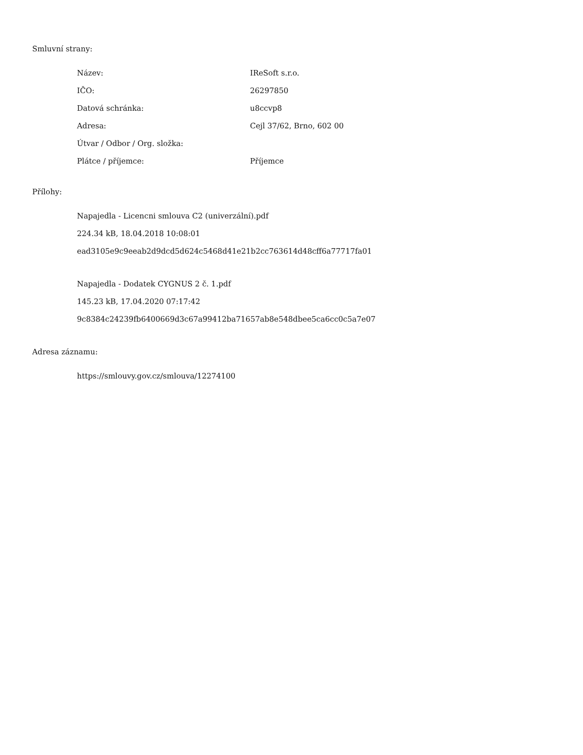Smluvní strany:
| Název: | IReSoft s.r.o. |
| IČO: | 26297850 |
| Datová schránka: | u8ccvp8 |
| Adresa: | Cejl 37/62, Brno, 602 00 |
| Útvar / Odbor / Org. složka: | |
| Plátce / příjemce: | Příjemce |
Přílohy:
Napajedla - Licencni smlouva C2 (univerzální).pdf
224.34 kB, 18.04.2018 10:08:01
ead3105e9c9eeab2d9dcd5d624c5468d41e21b2cc763614d48cff6a77717fa01
Napajedla - Dodatek CYGNUS 2 č. 1.pdf
145.23 kB, 17.04.2020 07:17:42
9c8384c24239fb6400669d3c67a99412ba71657ab8e548dbee5ca6cc0c5a7e07
Adresa záznamu:
https://smlouvy.gov.cz/smlouva/12274100